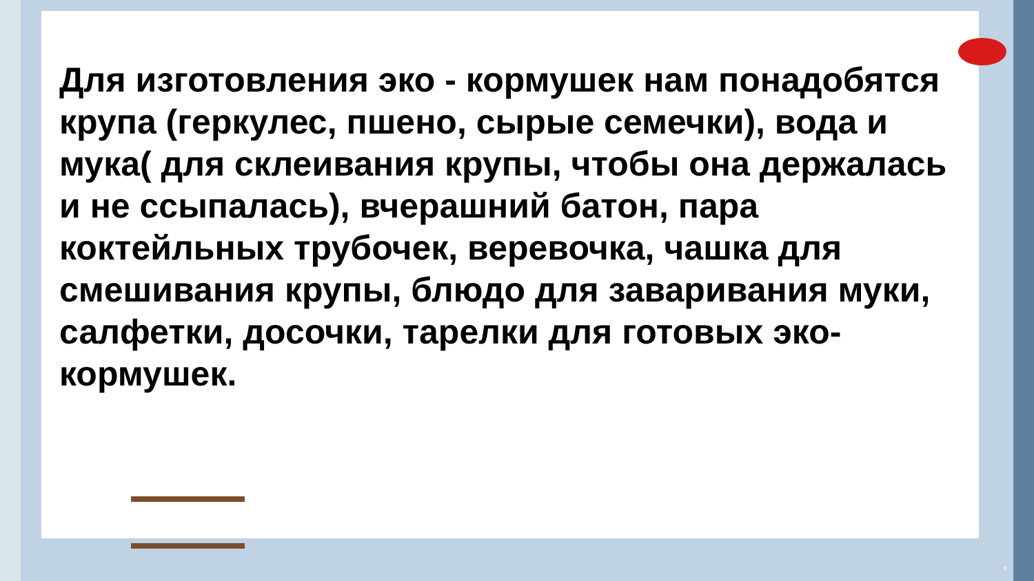Для изготовления эко - кормушек нам понадобятся крупа (геркулес, пшено, сырые семечки), вода и мука( для склеивания крупы, чтобы она держалась и не ссыпалась), вчерашний батон, пара коктейльных трубочек, веревочка, чашка для смешивания крупы, блюдо для заваривания муки, салфетки, досочки, тарелки для готовых эко-кормушек.
8